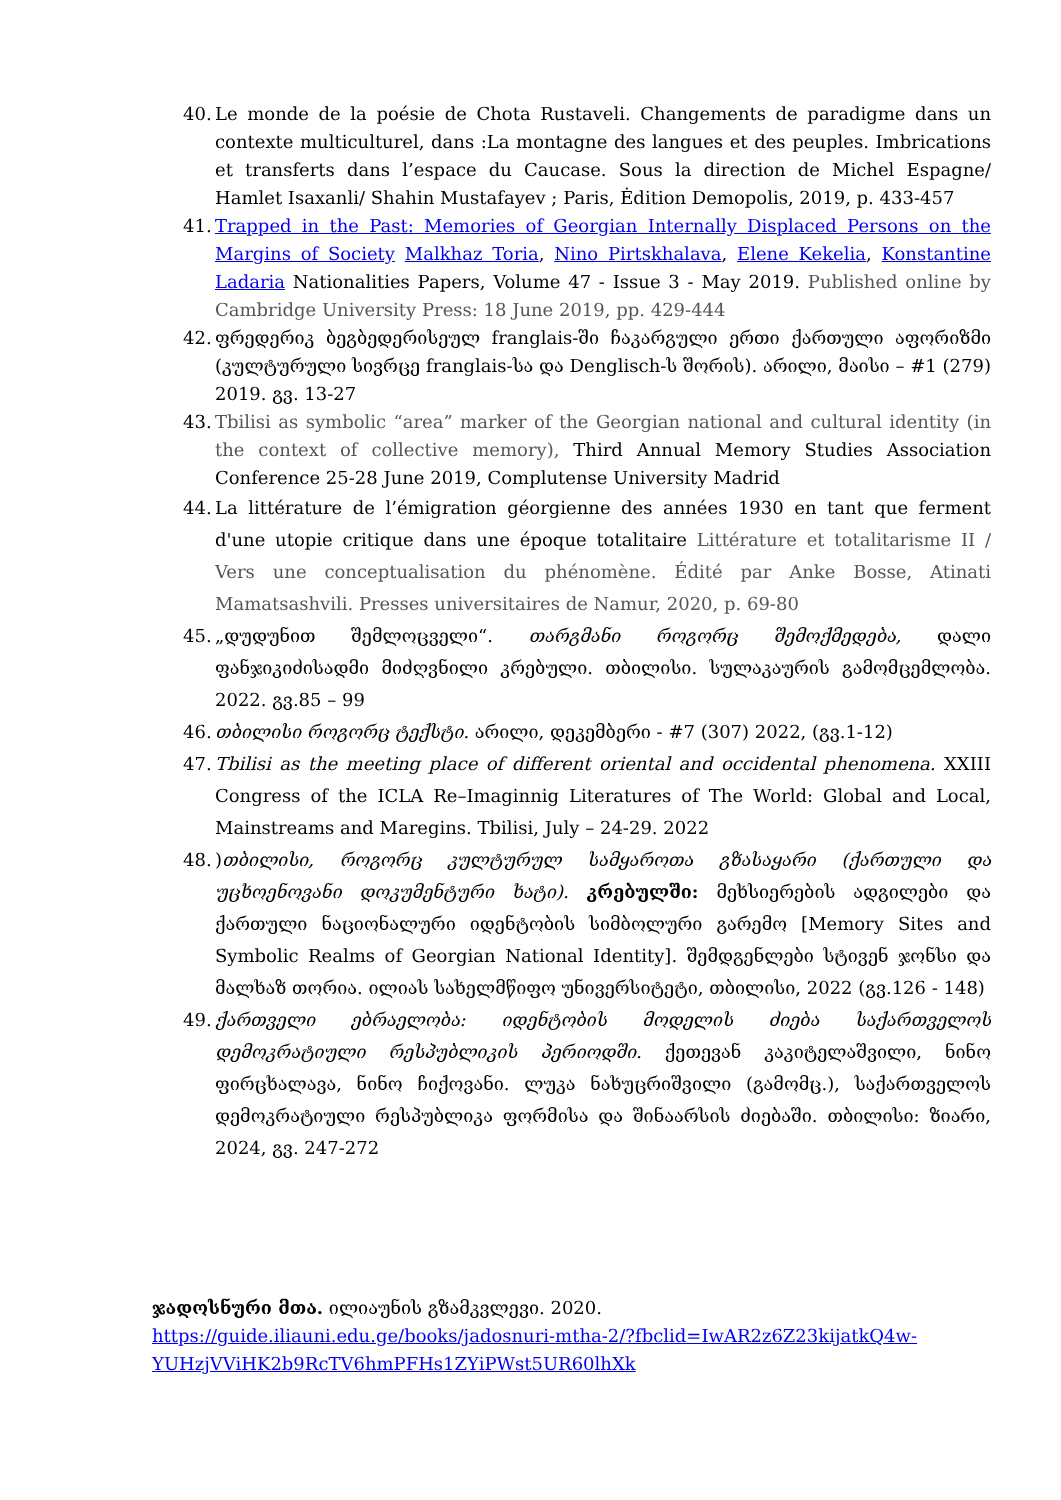40.
Le monde de la poésie de Chota Rustaveli. Changements de paradigme dans un contexte multiculturel, dans :La montagne des langues et des peuples. Imbrications et transferts dans l’espace du Caucase. Sous la direction de Michel Espagne/ Hamlet Isaxanli/ Shahin Mustafayev ; Paris, Ėdition Demopolis, 2019, p. 433-457
41.
Trapped in the Past: Memories of Georgian Internally Displaced Persons on the Margins of Society Malkhaz Toria, Nino Pirtskhalava, Elene Kekelia, Konstantine Ladaria Nationalities Papers, Volume 47 - Issue 3 - May 2019. Published online by Cambridge University Press: 18 June 2019, pp. 429-444
42.
ფრედერიკ ბეგბედერისეულ franglais-ში ჩაკარგული ერთი ქართული აფორიზმი (კულტურული სივრცე franglais-სა და Denglisch-ს შორის). არილი, მაისი – #1 (279) 2019. გვ. 13-27
43.
Tbilisi as symbolic “area” marker of the Georgian national and cultural identity (in the context of collective memory), Third Annual Memory Studies Association Conference 25-28 June 2019, Complutense University Madrid
44.
La littérature de l’émigration géorgienne des années 1930 en tant que ferment d'une utopie critique dans une époque totalitaire Littérature et totalitarisme II / Vers une conceptualisation du phénomène. Édité par Anke Bosse, Atinati Mamatsashvili. Presses universitaires de Namur, 2020, p. 69-80
45.
„დუდუნით შემლოცველი“. თარგმანი როგორც შემოქმედება, დალი ფანჯიკიძისადმი მიძღვნილი კრებული. თბილისი. სულაკაურის გამომცემლობა. 2022. გვ.85 – 99
46.
თბილისი როგორც ტექსტი. არილი, დეკემბერი - #7 (307) 2022, (გვ.1-12)
47.
Tbilisi as the meeting place of different oriental and occidental phenomena. XXIII Congress of the ICLA Re–Imaginnig Literatures of The World: Global and Local, Mainstreams and Maregins. Tbilisi, July – 24-29. 2022
48.
)თბილისი, როგორც კულტურულ სამყაროთა გზასაყარი (ქართული და უცხოენოვანი დოკუმენტური ხატი). კრებულში: მეხსიერების ადგილები და ქართული ნაციონალური იდენტობის სიმბოლური გარემო [Memory Sites and Symbolic Realms of Georgian National Identity]. შემდგენლები სტივენ ჯონსი და მალხაზ თორია. ილიას სახელმწიფო უნივერსიტეტი, თბილისი, 2022 (გვ.126 - 148)
49.
ქართველი ებრაელობა: იდენტობის მოდელის ძიება საქართველოს დემოკრატიული რესპუბლიკის პერიოდში. ქეთევან კაკიტელაშვილი, ნინო ფირცხალავა, ნინო ჩიქოვანი. ლუკა ნახუცრიშვილი (გამომც.), საქართველოს დემოკრატიული რესპუბლიკა ფორმისა და შინაარსის ძიებაში. თბილისი: ზიარი, 2024, გვ. 247-272
ჯადოსნური მთა. ილიაუნის გზამკვლევი. 2020.
https://guide.iliauni.edu.ge/books/jadosnuri-mtha-2/?fbclid=IwAR2z6Z23kijatkQ4w-YUHzjVViHK2b9RcTV6hmPFHs1ZYiPWst5UR60lhXk